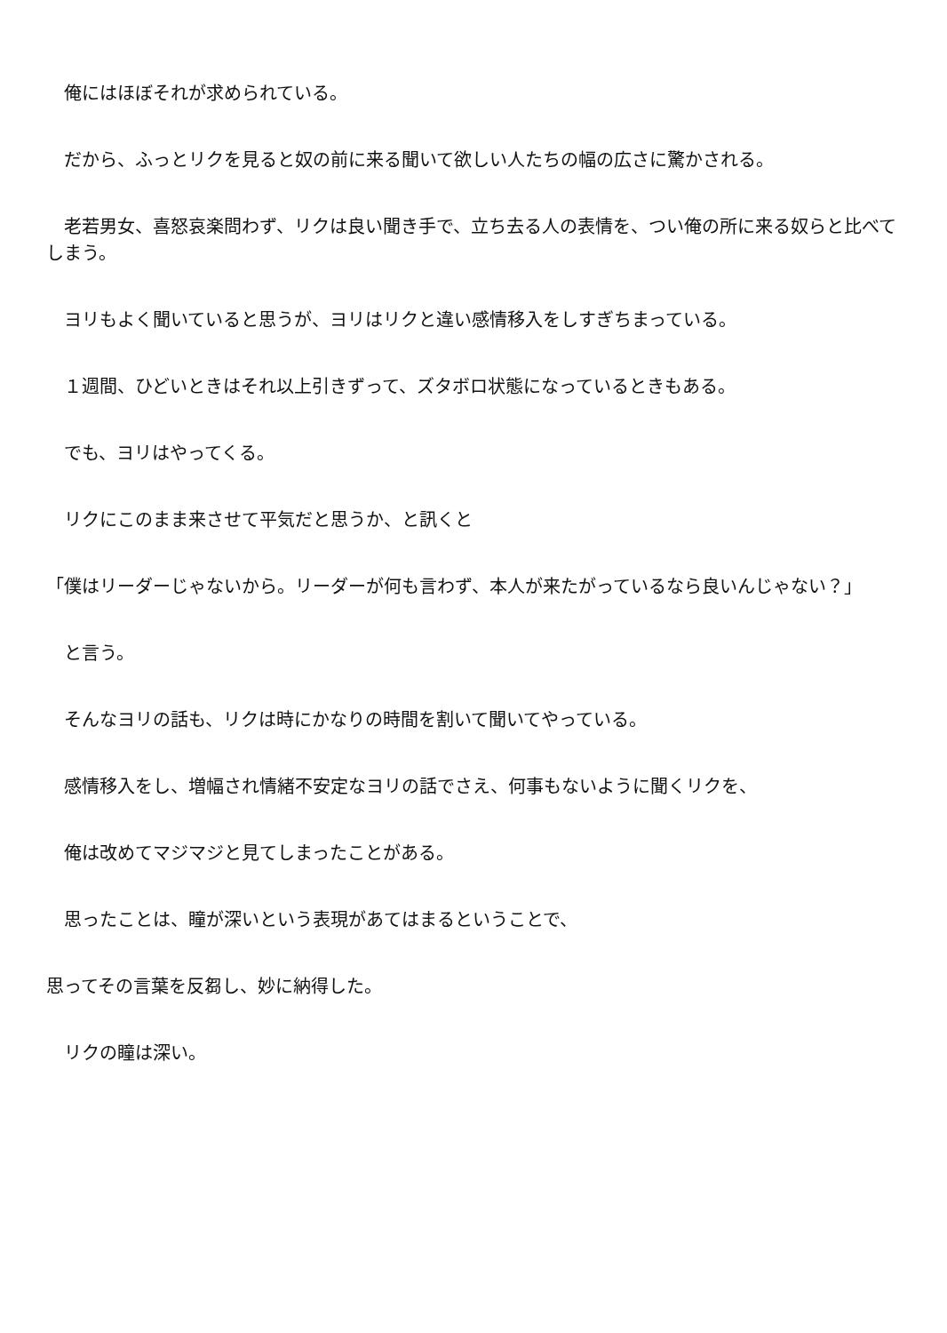俺にはほぼそれが求められている。
　だから、ふっとリクを見ると奴の前に来る聞いて欲しい人たちの幅の広さに驚かされる。
　老若男女、喜怒哀楽問わず、リクは良い聞き手で、立ち去る人の表情を、つい俺の所に来る奴らと比べてしまう。
　ヨリもよく聞いていると思うが、ヨリはリクと違い感情移入をしすぎちまっている。
　１週間、ひどいときはそれ以上引きずって、ズタボロ状態になっているときもある。
　でも、ヨリはやってくる。
　リクにこのまま来させて平気だと思うか、と訊くと
「僕はリーダーじゃないから。リーダーが何も言わず、本人が来たがっているなら良いんじゃない？」
　と言う。
　そんなヨリの話も、リクは時にかなりの時間を割いて聞いてやっている。
　感情移入をし、増幅され情緒不安定なヨリの話でさえ、何事もないように聞くリクを、
　俺は改めてマジマジと見てしまったことがある。
　思ったことは、瞳が深いという表現があてはまるということで、
思ってその言葉を反芻し、妙に納得した。
　リクの瞳は深い。